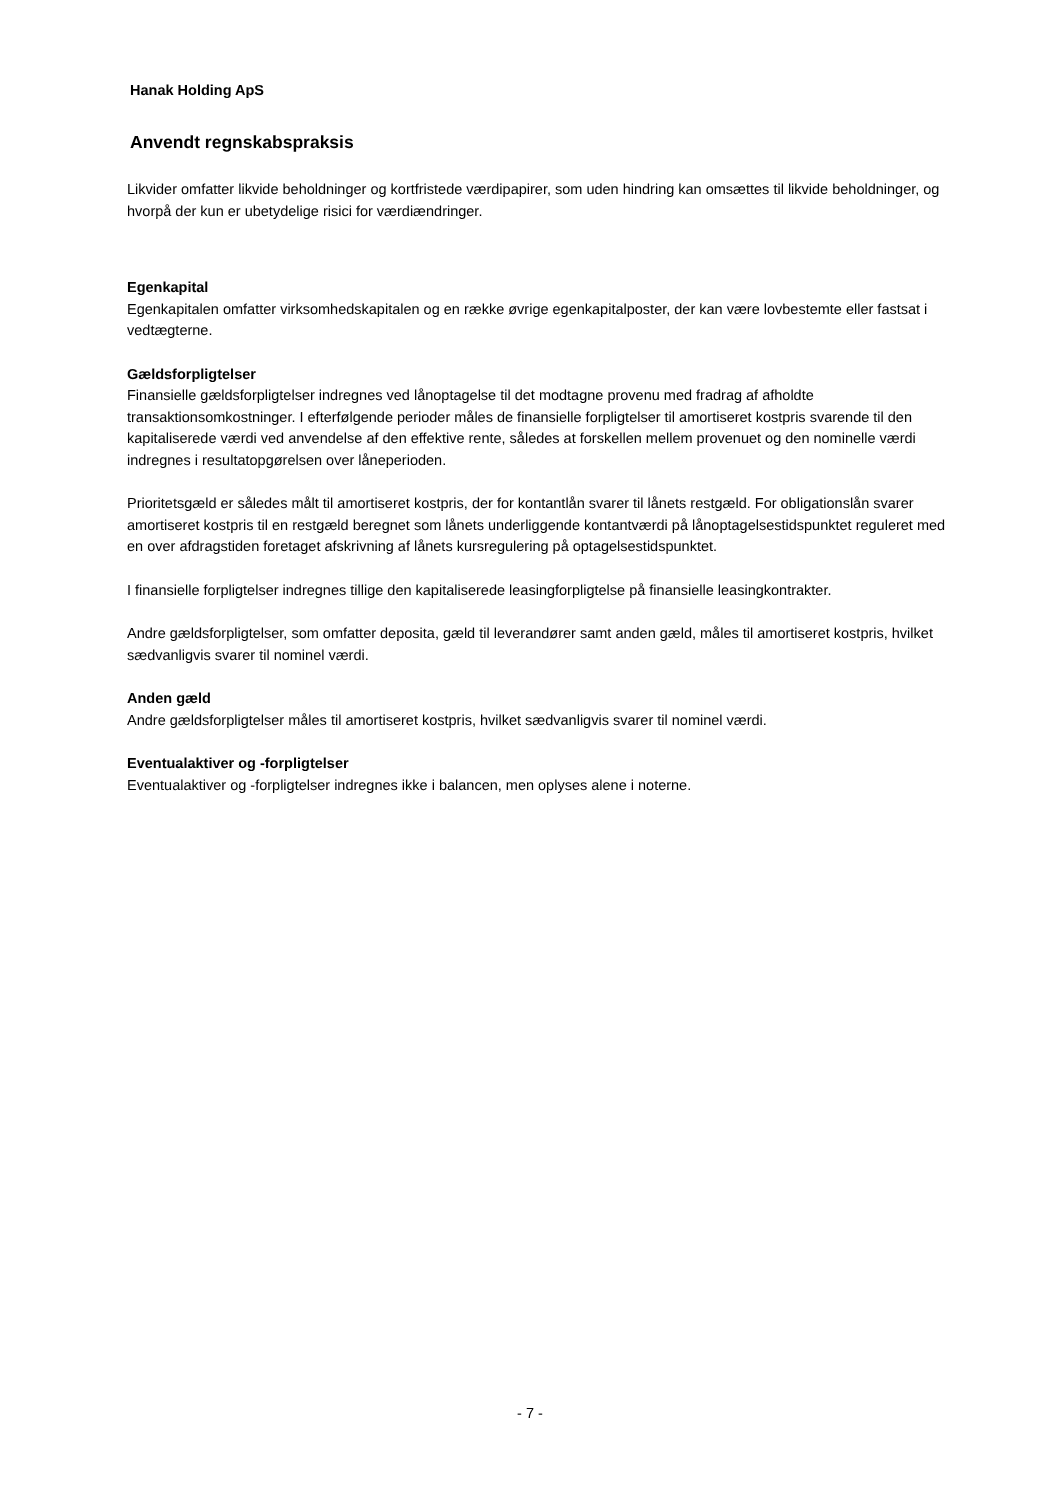Hanak Holding ApS
Anvendt regnskabspraksis
Likvider omfatter likvide beholdninger og kortfristede værdipapirer, som uden hindring kan omsættes til likvide beholdninger, og hvorpå der kun er ubetydelige risici for værdiændringer.
Egenkapital
Egenkapitalen omfatter virksomhedskapitalen og en række øvrige egenkapitalposter, der kan være lovbestemte eller fastsat i vedtægterne.
Gældsforpligtelser
Finansielle gældsforpligtelser indregnes ved lånoptagelse til det modtagne provenu med fradrag af afholdte transaktionsomkostninger. I efterfølgende perioder måles de finansielle forpligtelser til amortiseret kostpris svarende til den kapitaliserede værdi ved anvendelse af den effektive rente, således at forskellen mellem provenuet og den nominelle værdi indregnes i resultatopgørelsen over låneperioden.
Prioritetsgæld er således målt til amortiseret kostpris, der for kontantlån svarer til lånets restgæld. For obligationslån svarer amortiseret kostpris til en restgæld beregnet som lånets underliggende kontantværdi på lånoptagelsestidspunktet reguleret med en over afdragstiden foretaget afskrivning af lånets kursregulering på optagelsestidspunktet.
I finansielle forpligtelser indregnes tillige den kapitaliserede leasingforpligtelse på finansielle leasingkontrakter.
Andre gældsforpligtelser, som omfatter deposita, gæld til leverandører samt anden gæld, måles til amortiseret kostpris, hvilket sædvanligvis svarer til nominel værdi.
Anden gæld
Andre gældsforpligtelser måles til amortiseret kostpris, hvilket sædvanligvis svarer til nominel værdi.
Eventualaktiver og -forpligtelser
Eventualaktiver og -forpligtelser indregnes ikke i balancen, men oplyses alene i noterne.
- 7 -